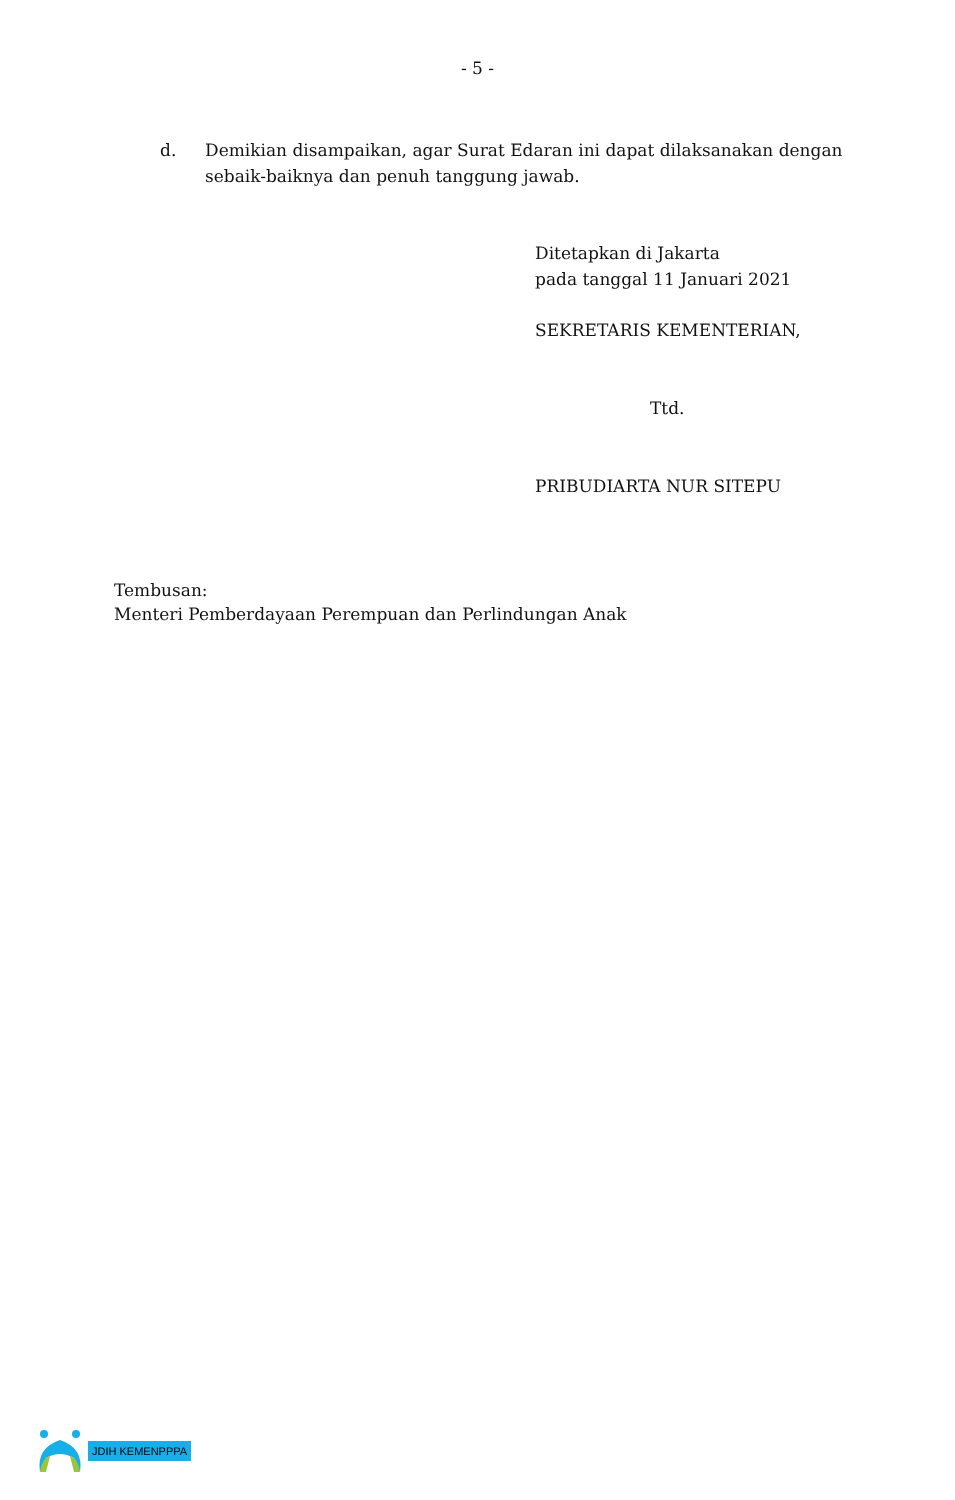- 5 -
d. Demikian disampaikan, agar Surat Edaran ini dapat dilaksanakan dengan sebaik-baiknya dan penuh tanggung jawab.
Ditetapkan di Jakarta
pada tanggal 11 Januari 2021
SEKRETARIS KEMENTERIAN,
Ttd.
PRIBUDIARTA NUR SITEPU
Tembusan:
Menteri Pemberdayaan Perempuan dan Perlindungan Anak
JDIH KEMENPPPA